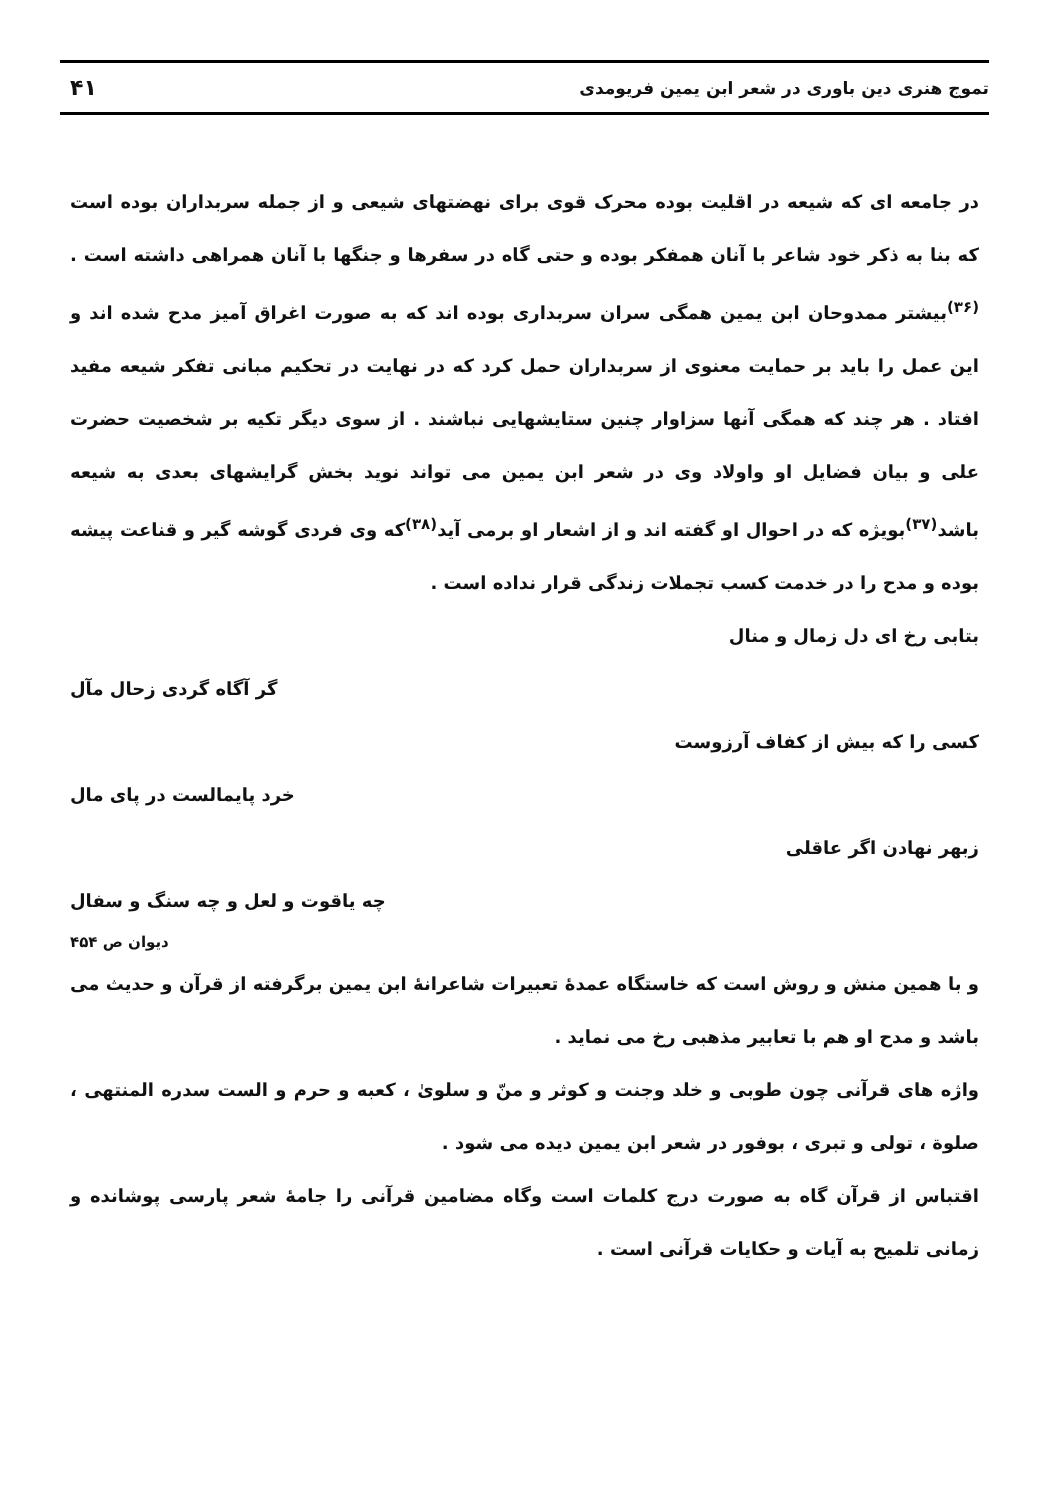تموج هنری دین باوری در شعر ابن یمین فریومدی ۴۱
در جامعه ای که شیعه در اقلیت بوده محرک قوی برای نهضتهای شیعی و از جمله سربداران بوده است که بنا به ذکر خود شاعر با آنان همفکر بوده و حتی گاه در سفرها و جنگها با آنان همراهی داشته است .<sup>(۳۶)</sup>بیشتر ممدوحان ابن یمین همگی سران سربداری بوده اند که به صورت اغراق آمیز مدح شده اند و این عمل را باید بر حمایت معنوی از سربداران حمل کرد که در نهایت در تحکیم مبانی تفکر شیعه مفید افتاد . هر چند که همگی آنها سزاوار چنین ستایشهایی نباشند . از سوی دیگر تکیه بر شخصیت حضرت علی و بیان فضایل او واولاد وی در شعر ابن یمین می تواند نوید بخش گرایشهای بعدی به شیعه باشد<sup>(۳۷)</sup>بویژه که در احوال او گفته اند و از اشعار او برمی آید<sup>(۳۸)</sup>که وی فردی گوشه گیر و قناعت پیشه بوده و مدح را در خدمت کسب تجملات زندگی قرار نداده است .
بتابی رخ ای دل زمال و منال
گر آگاه گردی زحال مآل
کسی را که بیش از کفاف آرزوست
خرد پایمالست در پای مال
زبهر نهادن اگر عاقلی
چه یاقوت و لعل و چه سنگ و سفال
دیوان ص ۴۵۴
و با همین منش و روش است که خاستگاه عمدهٔ تعبیرات شاعرانهٔ ابن یمین برگرفته از قرآن و حدیث می باشد و مدح او هم با تعابیر مذهبی رخ می نماید .
واژه های قرآنی چون طوبی و خلد وجنت و کوثر و منّ و سلویٰ ، کعبه و حرم و الست سدره المنتهی ، صلوة ، تولی و تبری ، بوفور در شعر ابن یمین دیده می شود .
اقتباس از قرآن گاه به صورت درج کلمات است وگاه مضامین قرآنی را جامهٔ شعر پارسی پوشانده و زمانی تلمیح به آیات و حکایات قرآنی است .